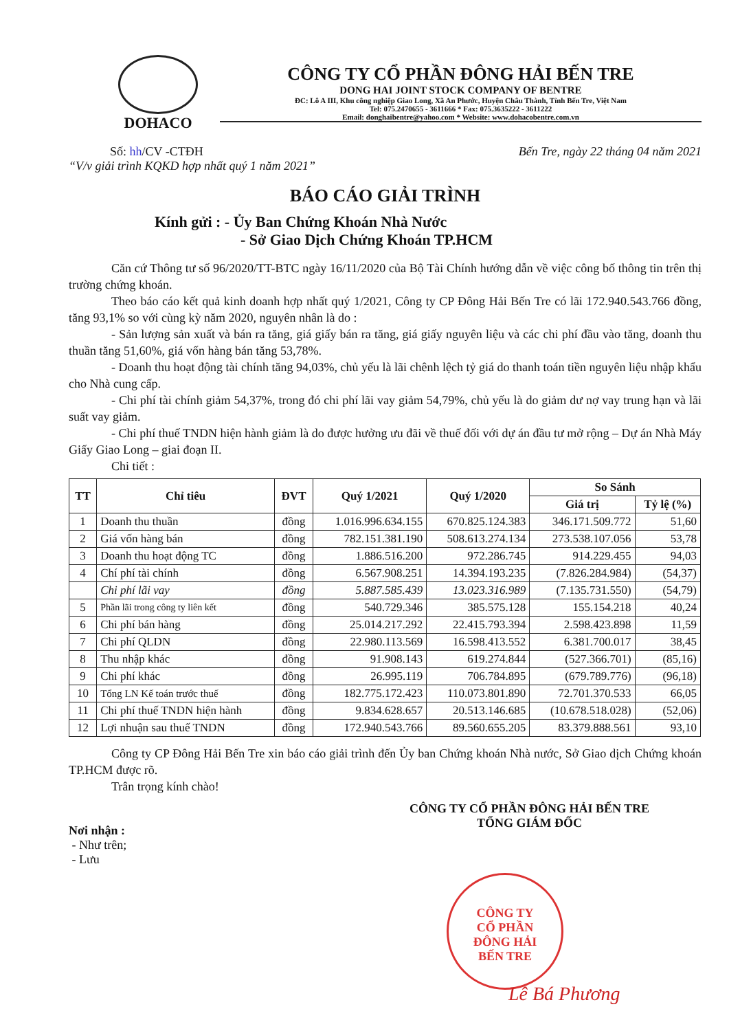DOHACO
CÔNG TY CỔ PHẦN ĐÔNG HẢI BẾN TRE
DONG HAI JOINT STOCK COMPANY OF BENTRE
ĐC: Lô A III, Khu công nghiệp Giao Long, Xã An Phước, Huyện Châu Thành, Tỉnh Bến Tre, Việt Nam
Tel: 075.2470655 - 3611666 * Fax: 075.3635222 - 3611222
Email: donghaibentre@yahoo.com * Website: www.dohacobentre.com.vn
Số: hh/CV -CTĐH Bến Tre, ngày 22 tháng 04 năm 2021
“V/v giải trình KQKD hợp nhất quý 1 năm 2021”
BÁO CÁO GIẢI TRÌNH
Kính gửi : - Ủy Ban Chứng Khoán Nhà Nước
- Sở Giao Dịch Chứng Khoán TP.HCM
Căn cứ Thông tư số 96/2020/TT-BTC ngày 16/11/2020 của Bộ Tài Chính hướng dẫn về việc công bố thông tin trên thị trường chứng khoán.
Theo báo cáo kết quả kinh doanh hợp nhất quý 1/2021, Công ty CP Đông Hải Bến Tre có lãi 172.940.543.766 đồng, tăng 93,1% so với cùng kỳ năm 2020, nguyên nhân là do :
- Sản lượng sản xuất và bán ra tăng, giá giấy bán ra tăng, giá giấy nguyên liệu và các chi phí đầu vào tăng, doanh thu thuần tăng 51,60%, giá vốn hàng bán tăng 53,78%.
- Doanh thu hoạt động tài chính tăng 94,03%, chủ yếu là lãi chênh lệch tỷ giá do thanh toán tiền nguyên liệu nhập khẩu cho Nhà cung cấp.
- Chi phí tài chính giảm 54,37%, trong đó chi phí lãi vay giảm 54,79%, chủ yếu là do giảm dư nợ vay trung hạn và lãi suất vay giảm.
- Chi phí thuế TNDN hiện hành giảm là do được hưởng ưu đãi về thuế đối với dự án đầu tư mở rộng – Dự án Nhà Máy Giấy Giao Long – giai đoạn II.
Chi tiết :
| TT | Chỉ tiêu | ĐVT | Quý 1/2021 | Quý 1/2020 | So Sánh | |
| --- | --- | --- | --- | --- | --- | --- |
| | | | | | Giá trị | Tỷ lệ (%) |
| 1 | Doanh thu thuần | đồng | 1.016.996.634.155 | 670.825.124.383 | 346.171.509.772 | 51,60 |
| 2 | Giá vốn hàng bán | đồng | 782.151.381.190 | 508.613.274.134 | 273.538.107.056 | 53,78 |
| 3 | Doanh thu hoạt động TC | đồng | 1.886.516.200 | 972.286.745 | 914.229.455 | 94,03 |
| 4 | Chí phí tài chính | đồng | 6.567.908.251 | 14.394.193.235 | (7.826.284.984) | (54,37) |
| | Chi phí lãi vay | đồng | 5.887.585.439 | 13.023.316.989 | (7.135.731.550) | (54,79) |
| 5 | Phần lãi trong công ty liên kết | đồng | 540.729.346 | 385.575.128 | 155.154.218 | 40,24 |
| 6 | Chi phí bán hàng | đồng | 25.014.217.292 | 22.415.793.394 | 2.598.423.898 | 11,59 |
| 7 | Chi phí QLDN | đồng | 22.980.113.569 | 16.598.413.552 | 6.381.700.017 | 38,45 |
| 8 | Thu nhập khác | đồng | 91.908.143 | 619.274.844 | (527.366.701) | (85,16) |
| 9 | Chi phí khác | đồng | 26.995.119 | 706.784.895 | (679.789.776) | (96,18) |
| 10 | Tổng LN Kế toán trước thuế | đồng | 182.775.172.423 | 110.073.801.890 | 72.701.370.533 | 66,05 |
| 11 | Chi phí thuế TNDN hiện hành | đồng | 9.834.628.657 | 20.513.146.685 | (10.678.518.028) | (52,06) |
| 12 | Lợi nhuận sau thuế TNDN | đồng | 172.940.543.766 | 89.560.655.205 | 83.379.888.561 | 93,10 |
Công ty CP Đông Hải Bến Tre xin báo cáo giải trình đến Ủy ban Chứng khoán Nhà nước, Sở Giao dịch Chứng khoán TP.HCM được rõ.
Trân trọng kính chào!
CÔNG TY CỔ PHẦN ĐÔNG HẢI BẾN TRE
TỔNG GIÁM ĐỐC
Nơi nhận :
- Như trên;
- Lưu
CÔNG TY
CỔ PHẦN
ĐÔNG HẢI
BẾN TRE
Lê Bá Phương